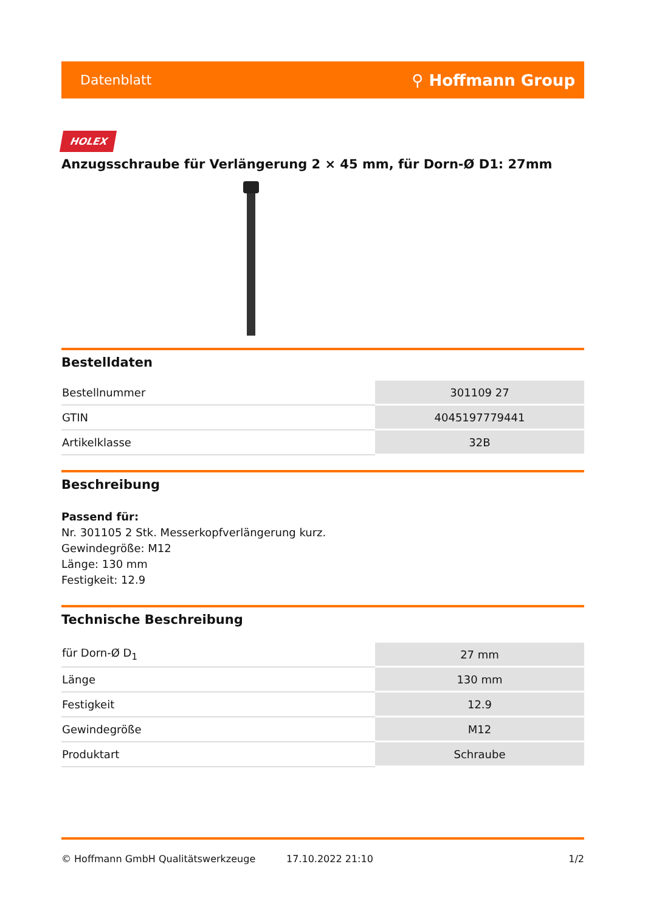Datenblatt ⚲ Hoffmann Group
HOLEX
Anzugsschraube für Verlängerung 2 × 45 mm, für Dorn-Ø D1: 27mm
Bestelldaten
| Bestellnummer | 301109 27 |
| GTIN | 4045197779441 |
| Artikelklasse | 32B |
Beschreibung
Passend für:
Nr. 301105 2 Stk. Messerkopfverlängerung kurz.
Gewindegröße: M12
Länge: 130 mm
Festigkeit: 12.9
Technische Beschreibung
| für Dorn-Ø D<sub>1</sub> | 27 mm |
| Länge | 130 mm |
| Festigkeit | 12.9 |
| Gewindegröße | M12 |
| Produktart | Schraube |
© Hoffmann GmbH Qualitätswerkzeuge 17.10.2022 21:10 1/2